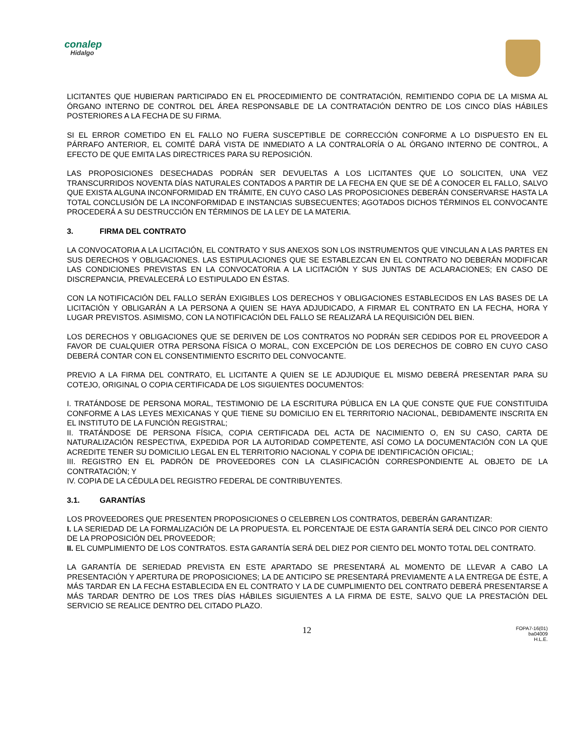conalep
Hidalgo
LICITANTES QUE HUBIERAN PARTICIPADO EN EL PROCEDIMIENTO DE CONTRATACIÓN, REMITIENDO COPIA DE LA MISMA AL ÓRGANO INTERNO DE CONTROL DEL ÁREA RESPONSABLE DE LA CONTRATACIÓN DENTRO DE LOS CINCO DÍAS HÁBILES POSTERIORES A LA FECHA DE SU FIRMA.
SI EL ERROR COMETIDO EN EL FALLO NO FUERA SUSCEPTIBLE DE CORRECCIÓN CONFORME A LO DISPUESTO EN EL PÁRRAFO ANTERIOR, EL COMITÉ DARÁ VISTA DE INMEDIATO A LA CONTRALORÍA O AL ÓRGANO INTERNO DE CONTROL, A EFECTO DE QUE EMITA LAS DIRECTRICES PARA SU REPOSICIÓN.
LAS PROPOSICIONES DESECHADAS PODRÁN SER DEVUELTAS A LOS LICITANTES QUE LO SOLICITEN, UNA VEZ TRANSCURRIDOS NOVENTA DÍAS NATURALES CONTADOS A PARTIR DE LA FECHA EN QUE SE DÉ A CONOCER EL FALLO, SALVO QUE EXISTA ALGUNA INCONFORMIDAD EN TRÁMITE, EN CUYO CASO LAS PROPOSICIONES DEBERÁN CONSERVARSE HASTA LA TOTAL CONCLUSIÓN DE LA INCONFORMIDAD E INSTANCIAS SUBSECUENTES; AGOTADOS DICHOS TÉRMINOS EL CONVOCANTE PROCEDERÁ A SU DESTRUCCIÓN EN TÉRMINOS DE LA LEY DE LA MATERIA.
3. FIRMA DEL CONTRATO
LA CONVOCATORIA A LA LICITACIÓN, EL CONTRATO Y SUS ANEXOS SON LOS INSTRUMENTOS QUE VINCULAN A LAS PARTES EN SUS DERECHOS Y OBLIGACIONES. LAS ESTIPULACIONES QUE SE ESTABLEZCAN EN EL CONTRATO NO DEBERÁN MODIFICAR LAS CONDICIONES PREVISTAS EN LA CONVOCATORIA A LA LICITACIÓN Y SUS JUNTAS DE ACLARACIONES; EN CASO DE DISCREPANCIA, PREVALECERÁ LO ESTIPULADO EN ÉSTAS.
CON LA NOTIFICACIÓN DEL FALLO SERÁN EXIGIBLES LOS DERECHOS Y OBLIGACIONES ESTABLECIDOS EN LAS BASES DE LA LICITACIÓN Y OBLIGARÁN A LA PERSONA A QUIEN SE HAYA ADJUDICADO, A FIRMAR EL CONTRATO EN LA FECHA, HORA Y LUGAR PREVISTOS. ASIMISMO, CON LA NOTIFICACIÓN DEL FALLO SE REALIZARÁ LA REQUISICIÓN DEL BIEN.
LOS DERECHOS Y OBLIGACIONES QUE SE DERIVEN DE LOS CONTRATOS NO PODRÁN SER CEDIDOS POR EL PROVEEDOR A FAVOR DE CUALQUIER OTRA PERSONA FÍSICA O MORAL, CON EXCEPCIÓN DE LOS DERECHOS DE COBRO EN CUYO CASO DEBERÁ CONTAR CON EL CONSENTIMIENTO ESCRITO DEL CONVOCANTE.
PREVIO A LA FIRMA DEL CONTRATO, EL LICITANTE A QUIEN SE LE ADJUDIQUE EL MISMO DEBERÁ PRESENTAR PARA SU COTEJO, ORIGINAL O COPIA CERTIFICADA DE LOS SIGUIENTES DOCUMENTOS:
I. TRATÁNDOSE DE PERSONA MORAL, TESTIMONIO DE LA ESCRITURA PÚBLICA EN LA QUE CONSTE QUE FUE CONSTITUIDA CONFORME A LAS LEYES MEXICANAS Y QUE TIENE SU DOMICILIO EN EL TERRITORIO NACIONAL, DEBIDAMENTE INSCRITA EN EL INSTITUTO DE LA FUNCIÓN REGISTRAL;
II. TRATÁNDOSE DE PERSONA FÍSICA, COPIA CERTIFICADA DEL ACTA DE NACIMIENTO O, EN SU CASO, CARTA DE NATURALIZACIÓN RESPECTIVA, EXPEDIDA POR LA AUTORIDAD COMPETENTE, ASÍ COMO LA DOCUMENTACIÓN CON LA QUE ACREDITE TENER SU DOMICILIO LEGAL EN EL TERRITORIO NACIONAL Y COPIA DE IDENTIFICACIÓN OFICIAL;
III. REGISTRO EN EL PADRÓN DE PROVEEDORES CON LA CLASIFICACIÓN CORRESPONDIENTE AL OBJETO DE LA CONTRATACIÓN; Y
IV. COPIA DE LA CÉDULA DEL REGISTRO FEDERAL DE CONTRIBUYENTES.
3.1. GARANTÍAS
LOS PROVEEDORES QUE PRESENTEN PROPOSICIONES O CELEBREN LOS CONTRATOS, DEBERÁN GARANTIZAR:
I. LA SERIEDAD DE LA FORMALIZACIÓN DE LA PROPUESTA. EL PORCENTAJE DE ESTA GARANTÍA SERÁ DEL CINCO POR CIENTO DE LA PROPOSICIÓN DEL PROVEEDOR;
II. EL CUMPLIMIENTO DE LOS CONTRATOS. ESTA GARANTÍA SERÁ DEL DIEZ POR CIENTO DEL MONTO TOTAL DEL CONTRATO.
LA GARANTÍA DE SERIEDAD PREVISTA EN ESTE APARTADO SE PRESENTARÁ AL MOMENTO DE LLEVAR A CABO LA PRESENTACIÓN Y APERTURA DE PROPOSICIONES; LA DE ANTICIPO SE PRESENTARÁ PREVIAMENTE A LA ENTREGA DE ÉSTE, A MÁS TARDAR EN LA FECHA ESTABLECIDA EN EL CONTRATO Y LA DE CUMPLIMIENTO DEL CONTRATO DEBERÁ PRESENTARSE A MÁS TARDAR DENTRO DE LOS TRES DÍAS HÁBILES SIGUIENTES A LA FIRMA DE ESTE, SALVO QUE LA PRESTACIÓN DEL SERVICIO SE REALICE DENTRO DEL CITADO PLAZO.
12
FOPA7-16(01)
ba04009
H.L.E.